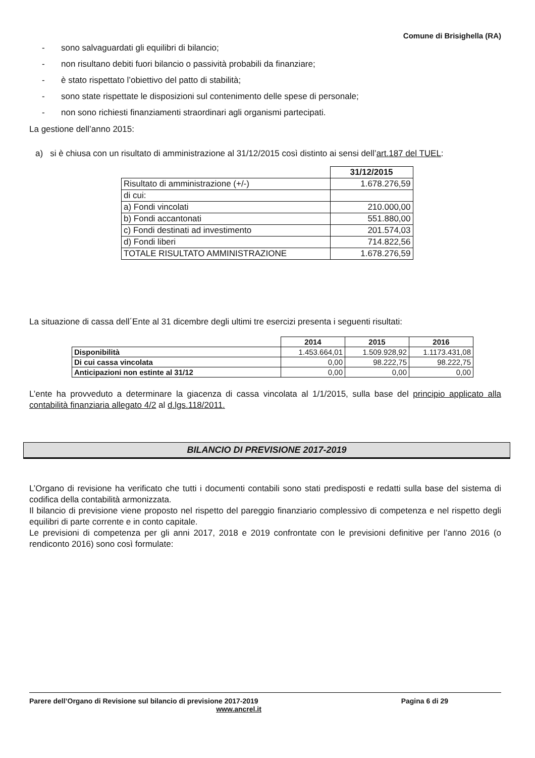Comune di Brisighella (RA)
- sono salvaguardati gli equilibri di bilancio;
- non risultano debiti fuori bilancio o passività probabili da finanziare;
- è stato rispettato l’obiettivo del patto di stabilità;
- sono state rispettate le disposizioni sul contenimento delle spese di personale;
- non sono richiesti finanziamenti straordinari agli organismi partecipati.
La gestione dell’anno 2015:
a) si è chiusa con un risultato di amministrazione al 31/12/2015 così distinto ai sensi dell’art.187 del TUEL:
| | 31/12/2015 |
| Risultato di amministrazione (+/-) | 1.678.276,59 |
| di cui: | |
| a) Fondi vincolati | 210.000,00 |
| b) Fondi accantonati | 551.880,00 |
| c) Fondi destinati ad investimento | 201.574,03 |
| d) Fondi liberi | 714.822,56 |
| TOTALE RISULTATO AMMINISTRAZIONE | 1.678.276,59 |
La situazione di cassa dell´Ente al 31 dicembre degli ultimi tre esercizi presenta i seguenti risultati:
| | 2014 | 2015 | 2016 |
| Disponibilità | 1.453.664,01 | 1.509.928,92 | 1.1173.431,08 |
| Di cui cassa vincolata | 0,00 | 98.222,75 | 98.222,75 |
| Anticipazioni non estinte al 31/12 | 0,00 | 0,00 | 0,00 |
L’ente ha provveduto a determinare la giacenza di cassa vincolata al 1/1/2015, sulla base del principio applicato alla contabilità finanziaria allegato 4/2 al d.lgs.118/2011.
BILANCIO DI PREVISIONE 2017-2019
L’Organo di revisione ha verificato che tutti i documenti contabili sono stati predisposti e redatti sulla base del sistema di codifica della contabilità armonizzata.
Il bilancio di previsione viene proposto nel rispetto del pareggio finanziario complessivo di competenza e nel rispetto degli equilibri di parte corrente e in conto capitale.
Le previsioni di competenza per gli anni 2017, 2018 e 2019 confrontate con le previsioni definitive per l’anno 2016 (o rendiconto 2016) sono così formulate:
Parere dell’Organo di Revisione sul bilancio di previsione 2017-2019 Pagina 6 di 29
www.ancrel.it